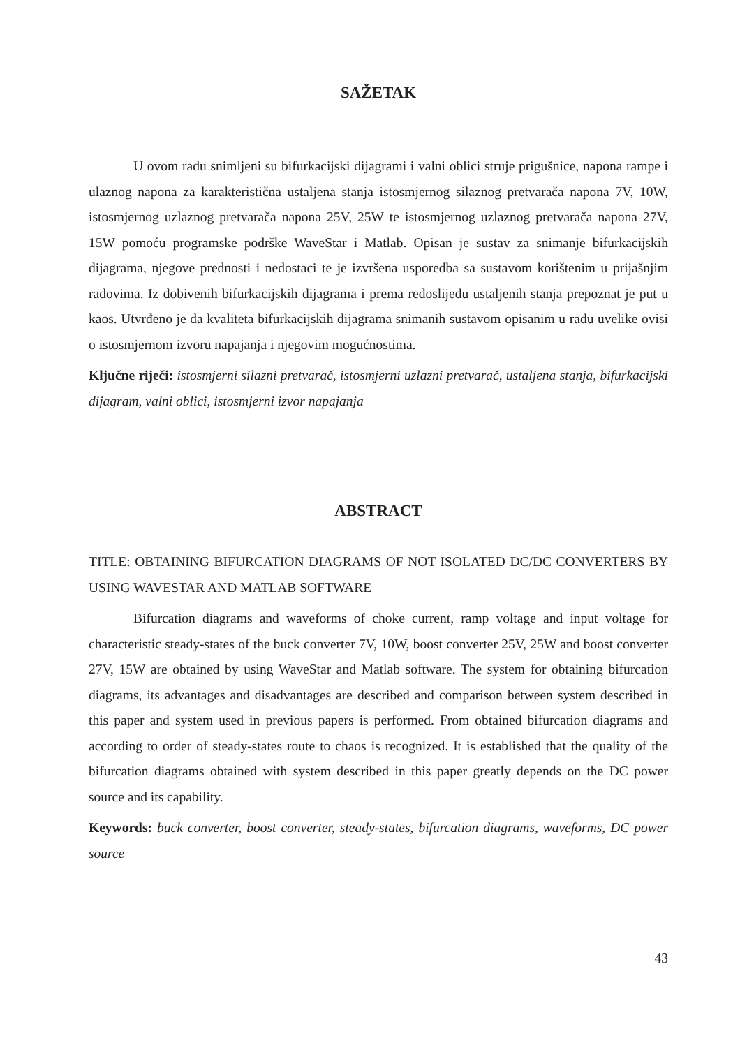SAŽETAK
U ovom radu snimljeni su bifurkacijski dijagrami i valni oblici struje prigušnice, napona rampe i ulaznog napona za karakteristična ustaljena stanja istosmjernog silaznog pretvarača napona 7V, 10W, istosmjernog uzlaznog pretvarača napona 25V, 25W te istosmjernog uzlaznog pretvarača napona 27V, 15W pomoću programske podrške WaveStar i Matlab. Opisan je sustav za snimanje bifurkacijskih dijagrama, njegove prednosti i nedostaci te je izvršena usporedba sa sustavom korištenim u prijašnjim radovima. Iz dobivenih bifurkacijskih dijagrama i prema redoslijedu ustaljenih stanja prepoznat je put u kaos. Utvrđeno je da kvaliteta bifurkacijskih dijagrama snimanih sustavom opisanim u radu uvelike ovisi o istosmjernom izvoru napajanja i njegovim mogućnostima.
Ključne riječi: istosmjerni silazni pretvarač, istosmjerni uzlazni pretvarač, ustaljena stanja, bifurkacijski dijagram, valni oblici, istosmjerni izvor napajanja
ABSTRACT
TITLE: OBTAINING BIFURCATION DIAGRAMS OF NOT ISOLATED DC/DC CONVERTERS BY USING WAVESTAR AND MATLAB SOFTWARE
Bifurcation diagrams and waveforms of choke current, ramp voltage and input voltage for characteristic steady-states of the buck converter 7V, 10W, boost converter 25V, 25W and boost converter 27V, 15W are obtained by using WaveStar and Matlab software. The system for obtaining bifurcation diagrams, its advantages and disadvantages are described and comparison between system described in this paper and system used in previous papers is performed. From obtained bifurcation diagrams and according to order of steady-states route to chaos is recognized. It is established that the quality of the bifurcation diagrams obtained with system described in this paper greatly depends on the DC power source and its capability.
Keywords: buck converter, boost converter, steady-states, bifurcation diagrams, waveforms, DC power source
43